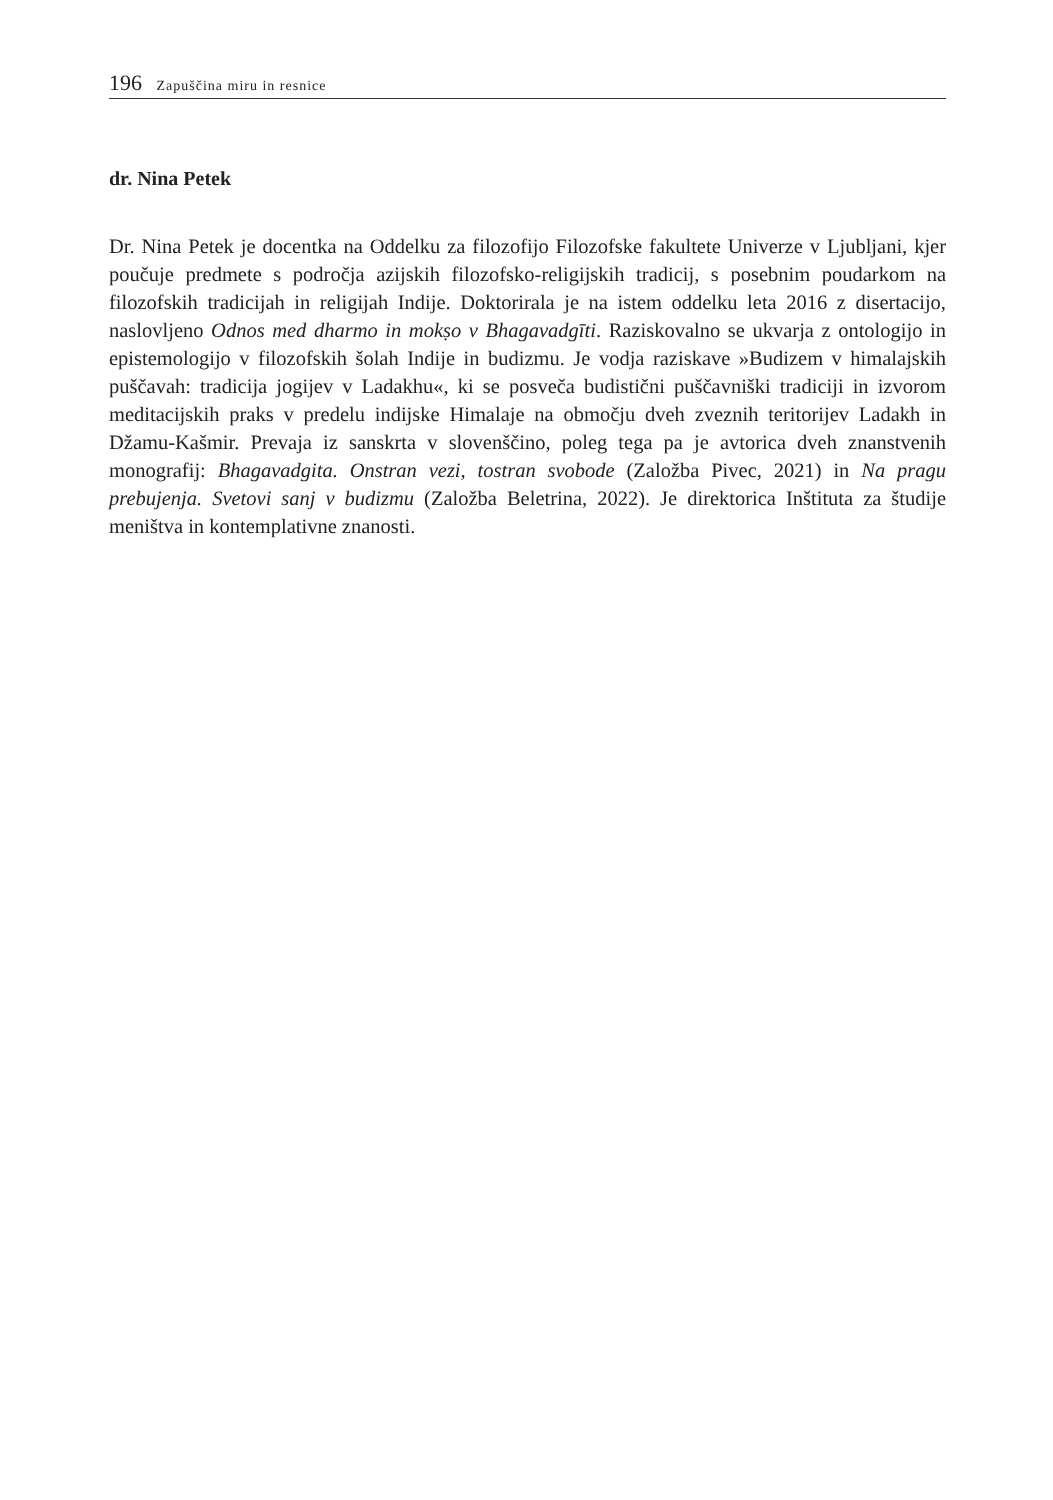196 Zapuščina miru in resnice
dr. Nina Petek
Dr. Nina Petek je docentka na Oddelku za filozofijo Filozofske fakultete Univerze v Ljubljani, kjer poučuje predmete s področja azijskih filozofsko-religijskih tradicij, s posebnim poudarkom na filozofskih tradicijah in religijah Indije. Doktorirala je na istem oddelku leta 2016 z disertacijo, naslovljeno Odnos med dharmo in mokṣo v Bhagavadgīti. Raziskovalno se ukvarja z ontologijo in epistemologijo v filozofskih šolah Indije in budizmu. Je vodja raziskave »Budizem v himalajskih puščavah: tradicija jogijev v Ladakhu«, ki se posveča budistični puščavniški tradiciji in izvorom meditacijskih praks v predelu indijske Himalaje na območju dveh zveznih teritorijev Ladakh in Džamu-Kašmir. Prevaja iz sanskrta v slovenščino, poleg tega pa je avtorica dveh znanstvenih monografij: Bhagavadgita. Onstran vezi, tostran svobode (Založba Pivec, 2021) in Na pragu prebujenja. Svetovi sanj v budizmu (Založba Beletrina, 2022). Je direktorica Inštituta za študije meništva in kontemplativne znanosti.